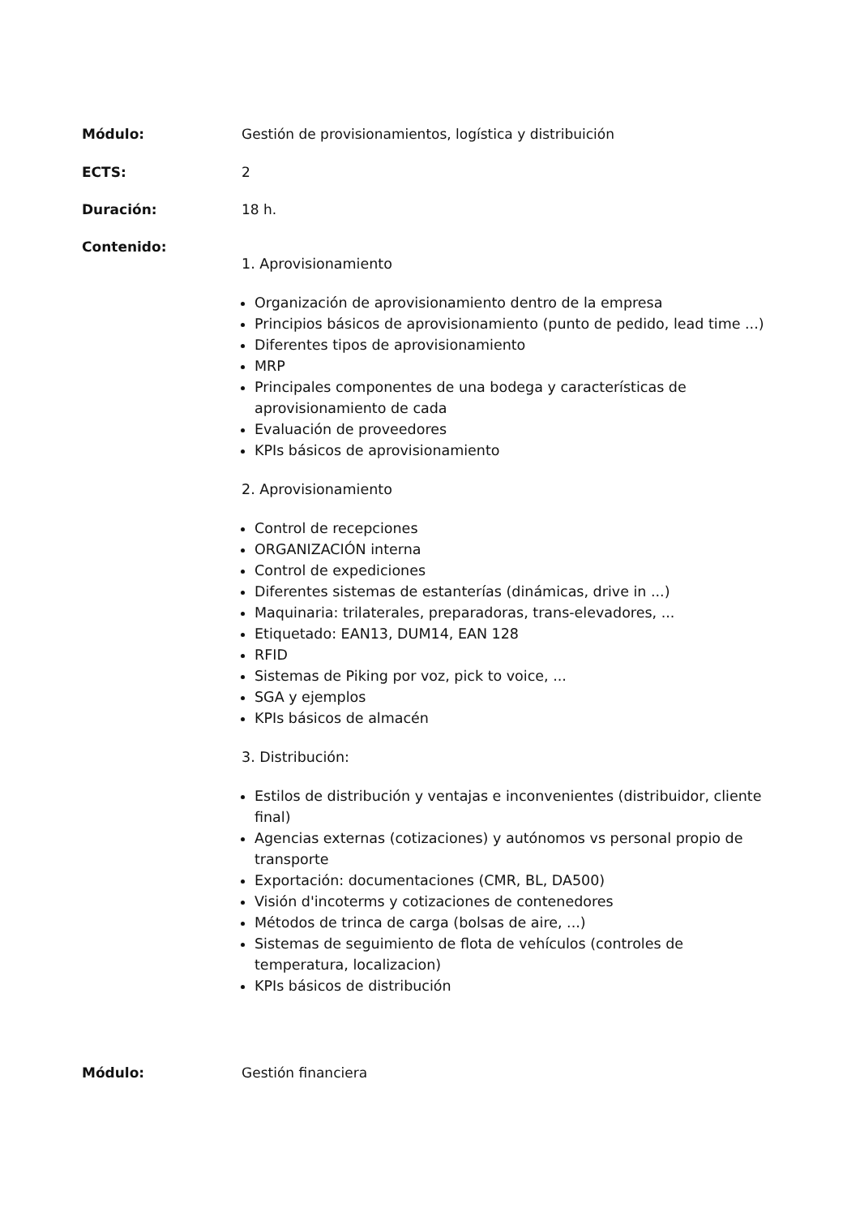Módulo: Gestión de provisionamientos, logística y distribuición
ECTS: 2
Duración: 18 h.
Contenido:
1. Aprovisionamiento
Organización de aprovisionamiento dentro de la empresa
Principios básicos de aprovisionamiento (punto de pedido, lead time ...)
Diferentes tipos de aprovisionamiento
MRP
Principales componentes de una bodega y características de aprovisionamiento de cada
Evaluación de proveedores
KPIs básicos de aprovisionamiento
2. Aprovisionamiento
Control de recepciones
ORGANIZACIÓN interna
Control de expediciones
Diferentes sistemas de estanterías (dinámicas, drive in ...)
Maquinaria: trilaterales, preparadoras, trans-elevadores, ...
Etiquetado: EAN13, DUM14, EAN 128
RFID
Sistemas de Piking por voz, pick to voice, ...
SGA y ejemplos
KPIs básicos de almacén
3. Distribución:
Estilos de distribución y ventajas e inconvenientes (distribuidor, cliente final)
Agencias externas (cotizaciones) y autónomos vs personal propio de transporte
Exportación: documentaciones (CMR, BL, DA500)
Visión d'incoterms y cotizaciones de contenedores
Métodos de trinca de carga (bolsas de aire, ...)
Sistemas de seguimiento de flota de vehículos (controles de temperatura, localizacion)
KPIs básicos de distribución
Módulo: Gestión financiera